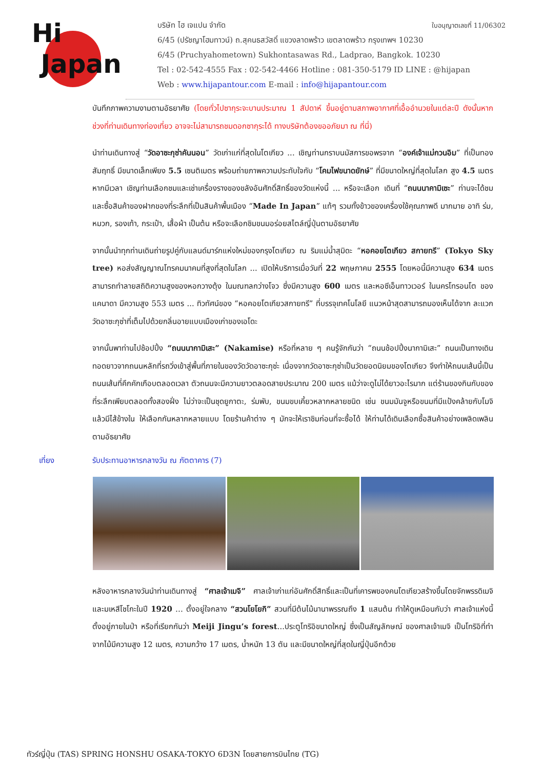Hi
Japan
ใบอนุญาตเลขที่ 11/06302 บริษัท ไฮ เจแปน จำกัด
6/45 (ปรัชญาโฮมทาวน์) ถ.สุคนธสวัสดิ์ แขวงลาดพร้าว เขตลาดพร้าว กรุงเทพฯ 10230
6/45 (Pruchyahometown) Sukhontasawas Rd., Ladprao, Bangkok. 10230
Tel : 02-542-4555 Fax : 02-542-4466 Hotline : 081-350-5179 ID LINE : @hijapan
Web : www.hijapantour.com E-mail : info@hijapantour.com
บันทึกภาพความงามตามอัธยาศัย (โดยทั่วไปซากุระจะบานประมาณ 1 สัปดาห์ ขึ้นอยู่ตามสภาพอากาศที่เอื้ออำนวยในแต่ละปี ดังนั้นหากช่วงที่ท่านเดินทางท่องเที่ยว อาจจะไม่สามารถชมดอกซากุระได้ ทางบริษัทต้องขออภัยมา ณ ที่นี่)
นำท่านเดินทางสู่ “วัดอาซะกุซ่าคันนอน” วัดเก่าแก่ที่สุดในโตเกียว ... เชิญท่านกราบนมัสการขอพรจาก “องค์เจ้าแม่กวนอิม” ที่เป็นทองสัมฤทธิ์ มีขนาดเล็กเพียง 5.5 เซนติเมตร พร้อมถ่ายภาพความประทับใจกับ “โคมไฟขนาดยักษ์” ที่มีขนาดใหญ่ที่สุดในโลก สูง 4.5 เมตร หากมีเวลา เชิญท่านเลือกชมและเช่าเครื่องรางของขลังอันศักดิ์สิทธิ์ของวัดแห่งนี้ ... หรือจะเลือก เดินที่ “ถนนนาคามิเซะ” ท่านจะได้ชมและซื้อสินค้าของฝากของที่ระลึกที่เป็นสินค้าพื้นเมือง “Made In Japan” แท้ๆ รวมทั้งข้าวของเครื่องใช้คุณภาพดี มากมาย อาทิ ร่ม, หมวก, รองเท้า, กระเป๋า, เสื้อผ้า เป็นต้น หรือจะเลือกชิมขนมอร่อยสไตล์ญี่ปุ่นตามอัธยาศัย
จากนั้นนำทุกท่านเดินถ่ายรูปคู่กับแลนด์มาร์กแห่งใหม่ของกรุงโตเกียว ณ ริมแม่น้ำสุมิดะ “หอคอยโตเกียว สกายทรี” (Tokyo Sky tree) หอส่งสัญญาณโทรคมนาคมที่สูงที่สุดในโลก ... เปิดให้บริการเมื่อวันที่ 22 พฤษภาคม 2555 โดยหอนี้มีความสูง 634 เมตร สามารถทำลายสถิติความสูงของหอกวางตุ้ง ในมณฑลกว่างโจว ซึ่งมีความสูง 600 เมตร และหอซีเอ็นทาวเวอร์ ในนครโทรอนโต ของแคนาดา มีความสูง 553 เมตร ... ทิวทัศน์ของ “หอคอยโตเกียวสกายทรี” ที่บรรจุเทคโนโลยี แนวหน้าสุดสามารถมองเห็นได้จาก ละแวกวัดอาซะกุซ่าที่เต็มไปด้วยกลิ่นอายแบบเมืองเก่าของเอโดะ
จากนั้นพาท่านไปช้อปปิ้ง “ถนนนากามิเสะ” (Nakamise) หรือที่หลาย ๆ คนรู้จักกันว่า “ถนนช้อปปิ้งนากามิเสะ” ถนนเป็นทางเดินทอดยาวจากถนนหลักที่รถวิ่งเข้าสู่พื้นที่ภายในของวัดวัดอาซะกุซ่ะ เนื่องจากวัดอาซะกุซ่าเป็นวัดยอดนิยมของโตเกียว จึงทำให้ถนนเส้นนี้เป็นถนนเส้นที่คึกคักเกือบตลอดเวลา ตัวถนนจะมีความยาวตลอดสายประมาณ 200 เมตร แม้ว่าจะดูไม่ได้ยาวอะไรมาก แต่ร้านของกินกับของที่ระลึกเพียบตลอดทั้งสองฝั่ง ไม่ว่าจะเป็นชุดยูกาตะ, ร่มพับ, ขนมขบเคี้ยวหลากหลายชนิด เช่น ขนมมันจูหรือขนมที่มีแป้งคล้ายกับโมจิ แล้วมีไส้ข้างใน ให้เลือกกันหลากหลายแบบ โดยร้านค้าต่าง ๆ มักจะให้เราชิมก่อนที่จะซื้อได้ ให้ท่านได้เดินเลือกซื้อสินค้าอย่างเพลิดเพลินตามอัธยาศัย
เที่ยง รับประทานอาหารกลางวัน ณ ภัตตาคาร (7)
หลังอาหารกลางวันนำท่านเดินทางสู่ “ศาลเจ้าเมจิ” ศาลเจ้าเก่าแก่อันศักดิ์สิทธิ์และเป็นที่เคารพของคนโตเกียวสร้างขึ้นโดยจักพรรดิเมจิและมเหสีโชโกะในปี 1920 … ตั้งอยู่ใจกลาง “สวนโยโยกิ” สวนที่มีต้นไม้นานาพรรณถึง 1 แสนต้น ทำให้ดูเหมือนกับว่า ศาลเจ้าแห่งนี้ตั้งอยู่ภายในป่า หรือที่เรียกกันว่า Meiji Jingu’s forest...ประตูโทริอิขนาดใหญ่ ซึ่งเป็นสัญลักษณ์ ของศาลเจ้าเมจิ เป็นโทริอิที่ทำจากไม้มีความสูง 12 เมตร, ความกว้าง 17 เมตร, น้ำหนัก 13 ตัน และมีขนาดใหญ่ที่สุดในญี่ปุ่นอีกด้วย
ทัวร์ญี่ปุ่น (TAS) SPRING HONSHU OSAKA-TOKYO 6D3N โดยสายการบินไทย (TG)